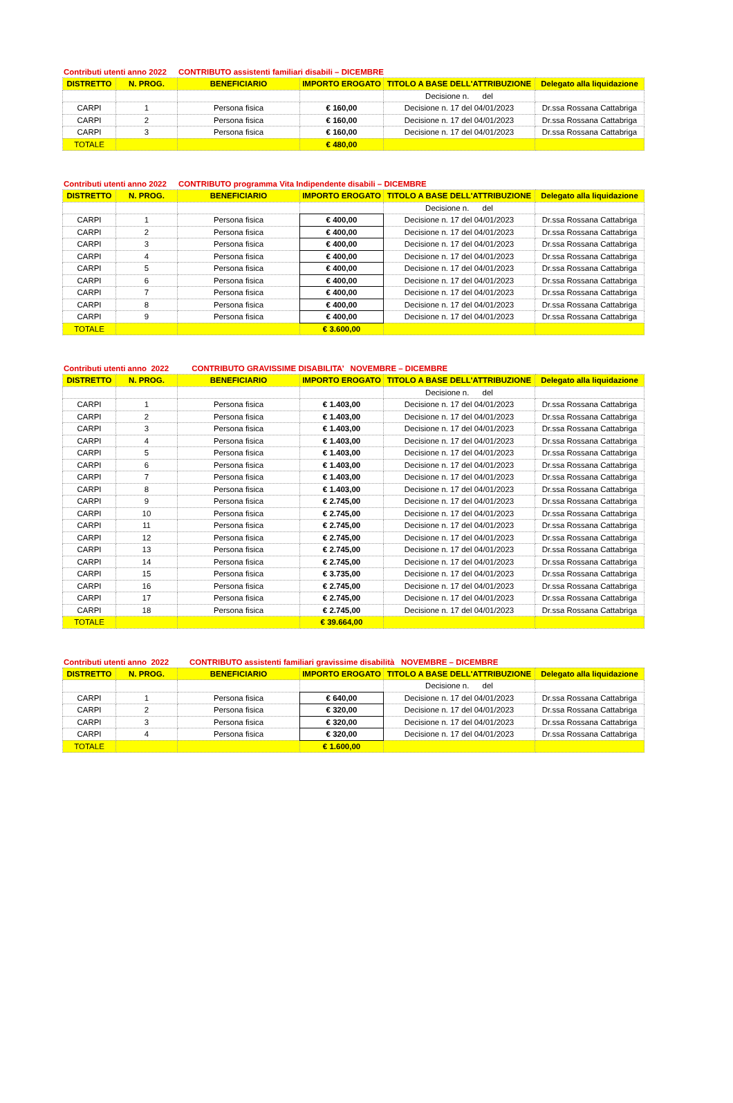Contributi utenti anno 2022 CONTRIBUTO assistenti familiari disabili – DICEMBRE
| DISTRETTO | N. PROG. | BENEFICIARIO | IMPORTO EROGATO | TITOLO A BASE DELL'ATTRIBUZIONE | Delegato alla liquidazione |
| --- | --- | --- | --- | --- | --- |
| | | | | Decisione n. del | |
| CARPI | 1 | Persona fisica | € 160,00 | Decisione n. 17 del 04/01/2023 | Dr.ssa Rossana Cattabriga |
| CARPI | 2 | Persona fisica | € 160,00 | Decisione n. 17 del 04/01/2023 | Dr.ssa Rossana Cattabriga |
| CARPI | 3 | Persona fisica | € 160,00 | Decisione n. 17 del 04/01/2023 | Dr.ssa Rossana Cattabriga |
| TOTALE | | | € 480,00 | | |
Contributi utenti anno 2022 CONTRIBUTO programma Vita Indipendente disabili – DICEMBRE
| DISTRETTO | N. PROG. | BENEFICIARIO | IMPORTO EROGATO | TITOLO A BASE DELL'ATTRIBUZIONE | Delegato alla liquidazione |
| --- | --- | --- | --- | --- | --- |
| | | | | Decisione n. del | |
| CARPI | 1 | Persona fisica | € 400,00 | Decisione n. 17 del 04/01/2023 | Dr.ssa Rossana Cattabriga |
| CARPI | 2 | Persona fisica | € 400,00 | Decisione n. 17 del 04/01/2023 | Dr.ssa Rossana Cattabriga |
| CARPI | 3 | Persona fisica | € 400,00 | Decisione n. 17 del 04/01/2023 | Dr.ssa Rossana Cattabriga |
| CARPI | 4 | Persona fisica | € 400,00 | Decisione n. 17 del 04/01/2023 | Dr.ssa Rossana Cattabriga |
| CARPI | 5 | Persona fisica | € 400,00 | Decisione n. 17 del 04/01/2023 | Dr.ssa Rossana Cattabriga |
| CARPI | 6 | Persona fisica | € 400,00 | Decisione n. 17 del 04/01/2023 | Dr.ssa Rossana Cattabriga |
| CARPI | 7 | Persona fisica | € 400,00 | Decisione n. 17 del 04/01/2023 | Dr.ssa Rossana Cattabriga |
| CARPI | 8 | Persona fisica | € 400,00 | Decisione n. 17 del 04/01/2023 | Dr.ssa Rossana Cattabriga |
| CARPI | 9 | Persona fisica | € 400,00 | Decisione n. 17 del 04/01/2023 | Dr.ssa Rossana Cattabriga |
| TOTALE | | | € 3.600,00 | | |
Contributi utenti anno 2022 CONTRIBUTO GRAVISSIME DISABILITA’ NOVEMBRE – DICEMBRE
| DISTRETTO | N. PROG. | BENEFICIARIO | IMPORTO EROGATO | TITOLO A BASE DELL'ATTRIBUZIONE | Delegato alla liquidazione |
| --- | --- | --- | --- | --- | --- |
| | | | | Decisione n. del | |
| CARPI | 1 | Persona fisica | € 1.403,00 | Decisione n. 17 del 04/01/2023 | Dr.ssa Rossana Cattabriga |
| CARPI | 2 | Persona fisica | € 1.403,00 | Decisione n. 17 del 04/01/2023 | Dr.ssa Rossana Cattabriga |
| CARPI | 3 | Persona fisica | € 1.403,00 | Decisione n. 17 del 04/01/2023 | Dr.ssa Rossana Cattabriga |
| CARPI | 4 | Persona fisica | € 1.403,00 | Decisione n. 17 del 04/01/2023 | Dr.ssa Rossana Cattabriga |
| CARPI | 5 | Persona fisica | € 1.403,00 | Decisione n. 17 del 04/01/2023 | Dr.ssa Rossana Cattabriga |
| CARPI | 6 | Persona fisica | € 1.403,00 | Decisione n. 17 del 04/01/2023 | Dr.ssa Rossana Cattabriga |
| CARPI | 7 | Persona fisica | € 1.403,00 | Decisione n. 17 del 04/01/2023 | Dr.ssa Rossana Cattabriga |
| CARPI | 8 | Persona fisica | € 1.403,00 | Decisione n. 17 del 04/01/2023 | Dr.ssa Rossana Cattabriga |
| CARPI | 9 | Persona fisica | € 2.745,00 | Decisione n. 17 del 04/01/2023 | Dr.ssa Rossana Cattabriga |
| CARPI | 10 | Persona fisica | € 2.745,00 | Decisione n. 17 del 04/01/2023 | Dr.ssa Rossana Cattabriga |
| CARPI | 11 | Persona fisica | € 2.745,00 | Decisione n. 17 del 04/01/2023 | Dr.ssa Rossana Cattabriga |
| CARPI | 12 | Persona fisica | € 2.745,00 | Decisione n. 17 del 04/01/2023 | Dr.ssa Rossana Cattabriga |
| CARPI | 13 | Persona fisica | € 2.745,00 | Decisione n. 17 del 04/01/2023 | Dr.ssa Rossana Cattabriga |
| CARPI | 14 | Persona fisica | € 2.745,00 | Decisione n. 17 del 04/01/2023 | Dr.ssa Rossana Cattabriga |
| CARPI | 15 | Persona fisica | € 3.735,00 | Decisione n. 17 del 04/01/2023 | Dr.ssa Rossana Cattabriga |
| CARPI | 16 | Persona fisica | € 2.745,00 | Decisione n. 17 del 04/01/2023 | Dr.ssa Rossana Cattabriga |
| CARPI | 17 | Persona fisica | € 2.745,00 | Decisione n. 17 del 04/01/2023 | Dr.ssa Rossana Cattabriga |
| CARPI | 18 | Persona fisica | € 2.745,00 | Decisione n. 17 del 04/01/2023 | Dr.ssa Rossana Cattabriga |
| TOTALE | | | € 39.664,00 | | |
Contributi utenti anno 2022 CONTRIBUTO assistenti familiari gravissime disabilità NOVEMBRE – DICEMBRE
| DISTRETTO | N. PROG. | BENEFICIARIO | IMPORTO EROGATO | TITOLO A BASE DELL'ATTRIBUZIONE | Delegato alla liquidazione |
| --- | --- | --- | --- | --- | --- |
| | | | | Decisione n. del | |
| CARPI | 1 | Persona fisica | € 640,00 | Decisione n. 17 del 04/01/2023 | Dr.ssa Rossana Cattabriga |
| CARPI | 2 | Persona fisica | € 320,00 | Decisione n. 17 del 04/01/2023 | Dr.ssa Rossana Cattabriga |
| CARPI | 3 | Persona fisica | € 320,00 | Decisione n. 17 del 04/01/2023 | Dr.ssa Rossana Cattabriga |
| CARPI | 4 | Persona fisica | € 320,00 | Decisione n. 17 del 04/01/2023 | Dr.ssa Rossana Cattabriga |
| TOTALE | | | € 1.600,00 | | |